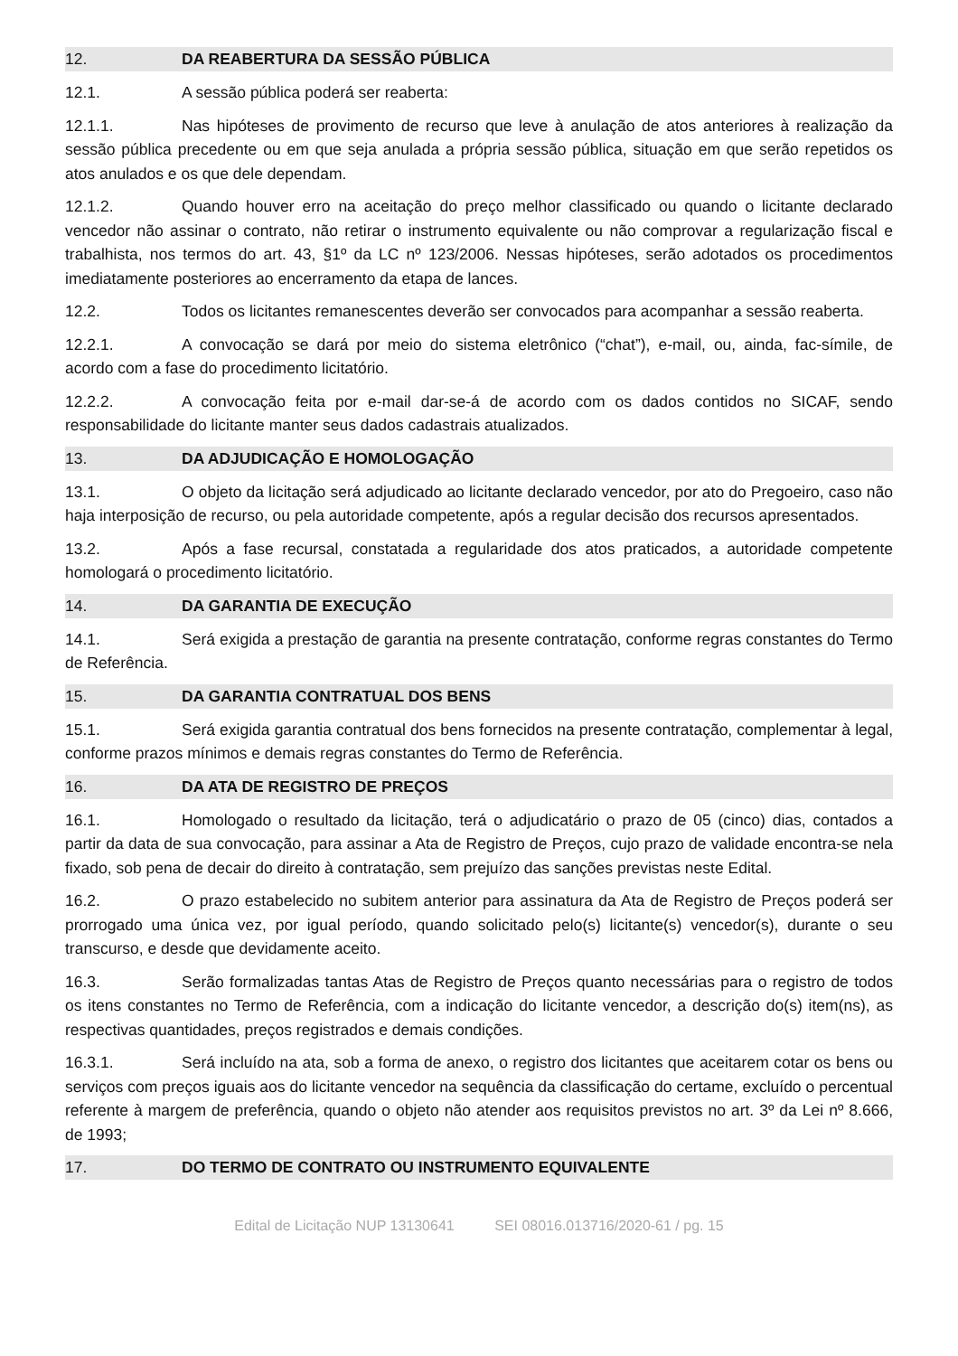12. DA REABERTURA DA SESSÃO PÚBLICA
12.1. A sessão pública poderá ser reaberta:
12.1.1. Nas hipóteses de provimento de recurso que leve à anulação de atos anteriores à realização da sessão pública precedente ou em que seja anulada a própria sessão pública, situação em que serão repetidos os atos anulados e os que dele dependam.
12.1.2. Quando houver erro na aceitação do preço melhor classificado ou quando o licitante declarado vencedor não assinar o contrato, não retirar o instrumento equivalente ou não comprovar a regularização fiscal e trabalhista, nos termos do art. 43, §1º da LC nº 123/2006. Nessas hipóteses, serão adotados os procedimentos imediatamente posteriores ao encerramento da etapa de lances.
12.2. Todos os licitantes remanescentes deverão ser convocados para acompanhar a sessão reaberta.
12.2.1. A convocação se dará por meio do sistema eletrônico (“chat”), e-mail, ou, ainda, fac-símile, de acordo com a fase do procedimento licitatório.
12.2.2. A convocação feita por e-mail dar-se-á de acordo com os dados contidos no SICAF, sendo responsabilidade do licitante manter seus dados cadastrais atualizados.
13. DA ADJUDICAÇÃO E HOMOLOGAÇÃO
13.1. O objeto da licitação será adjudicado ao licitante declarado vencedor, por ato do Pregoeiro, caso não haja interposição de recurso, ou pela autoridade competente, após a regular decisão dos recursos apresentados.
13.2. Após a fase recursal, constatada a regularidade dos atos praticados, a autoridade competente homologará o procedimento licitatório.
14. DA GARANTIA DE EXECUÇÃO
14.1. Será exigida a prestação de garantia na presente contratação, conforme regras constantes do Termo de Referência.
15. DA GARANTIA CONTRATUAL DOS BENS
15.1. Será exigida garantia contratual dos bens fornecidos na presente contratação, complementar à legal, conforme prazos mínimos e demais regras constantes do Termo de Referência.
16. DA ATA DE REGISTRO DE PREÇOS
16.1. Homologado o resultado da licitação, terá o adjudicatário o prazo de 05 (cinco) dias, contados a partir da data de sua convocação, para assinar a Ata de Registro de Preços, cujo prazo de validade encontra-se nela fixado, sob pena de decair do direito à contratação, sem prejuízo das sanções previstas neste Edital.
16.2. O prazo estabelecido no subitem anterior para assinatura da Ata de Registro de Preços poderá ser prorrogado uma única vez, por igual período, quando solicitado pelo(s) licitante(s) vencedor(s), durante o seu transcurso, e desde que devidamente aceito.
16.3. Serão formalizadas tantas Atas de Registro de Preços quanto necessárias para o registro de todos os itens constantes no Termo de Referência, com a indicação do licitante vencedor, a descrição do(s) item(ns), as respectivas quantidades, preços registrados e demais condições.
16.3.1. Será incluído na ata, sob a forma de anexo, o registro dos licitantes que aceitarem cotar os bens ou serviços com preços iguais aos do licitante vencedor na sequência da classificação do certame, excluído o percentual referente à margem de preferência, quando o objeto não atender aos requisitos previstos no art. 3º da Lei nº 8.666, de 1993;
17. DO TERMO DE CONTRATO OU INSTRUMENTO EQUIVALENTE
Edital de Licitação NUP 13130641 SEI 08016.013716/2020-61 / pg. 15